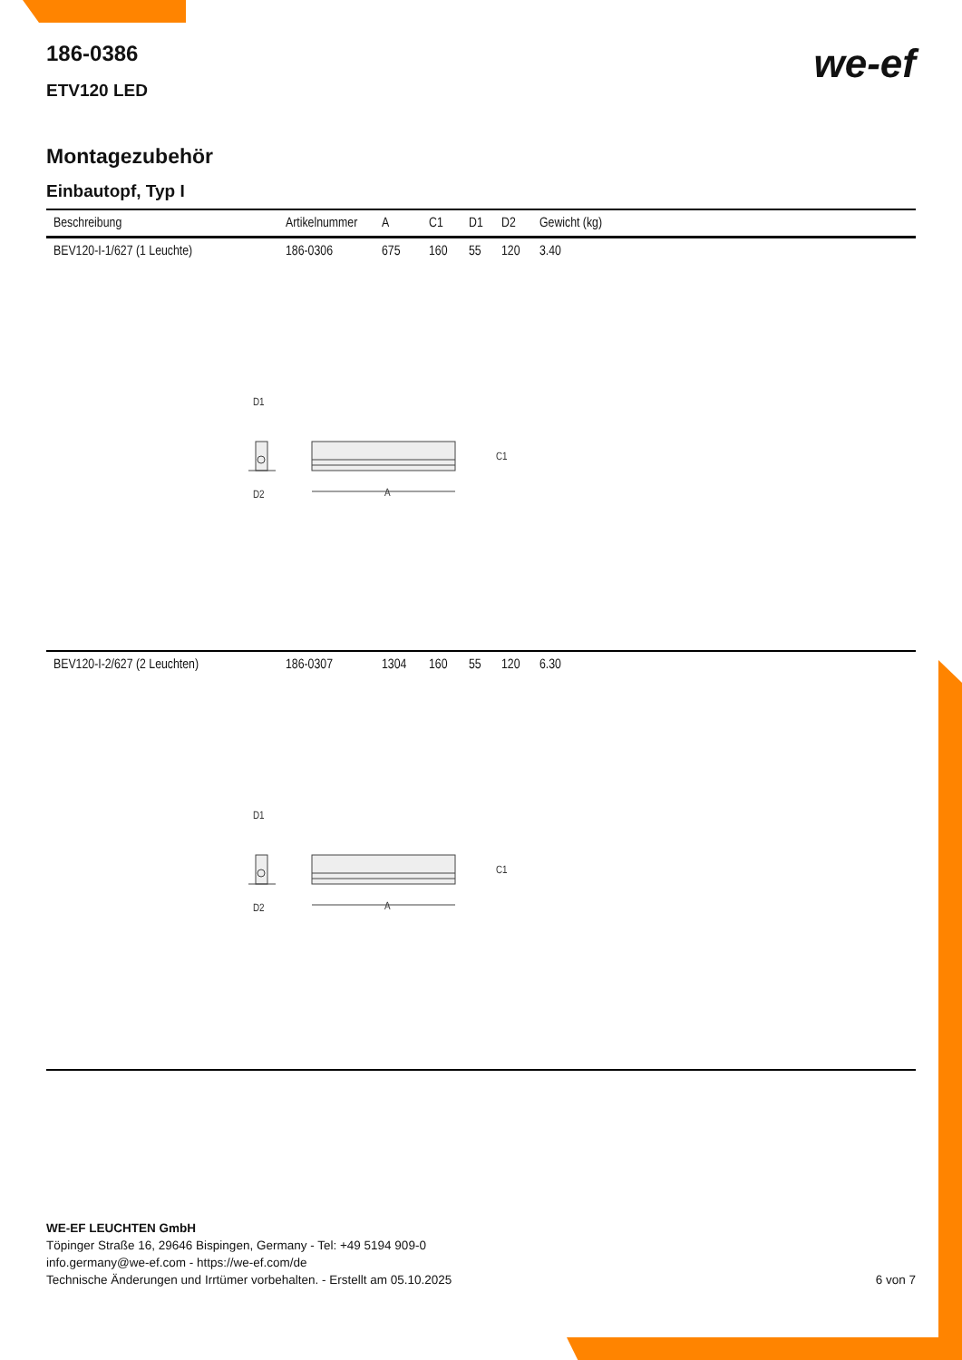we-ef
186-0386
ETV120 LED
Montagezubehör
Einbautopf, Typ I
| Beschreibung | Artikelnummer | A | C1 | D1 | D2 | Gewicht (kg) |
| --- | --- | --- | --- | --- | --- | --- |
| BEV120-I-1/627 (1 Leuchte) | 186-0306 | 675 | 160 | 55 | 120 | 3.40 |
| D1 D2 A C1 | | | | | | |
| BEV120-I-2/627 (2 Leuchten) | 186-0307 | 1304 | 160 | 55 | 120 | 6.30 |
| D1 D2 A C1 | | | | | | |
WE-EF LEUCHTEN GmbH
Töpinger Straße 16, 29646 Bispingen, Germany - Tel: +49 5194 909-0
info.germany@we-ef.com - https://we-ef.com/de
Technische Änderungen und Irrtümer vorbehalten. - Erstellt am 05.10.2025 6 von 7